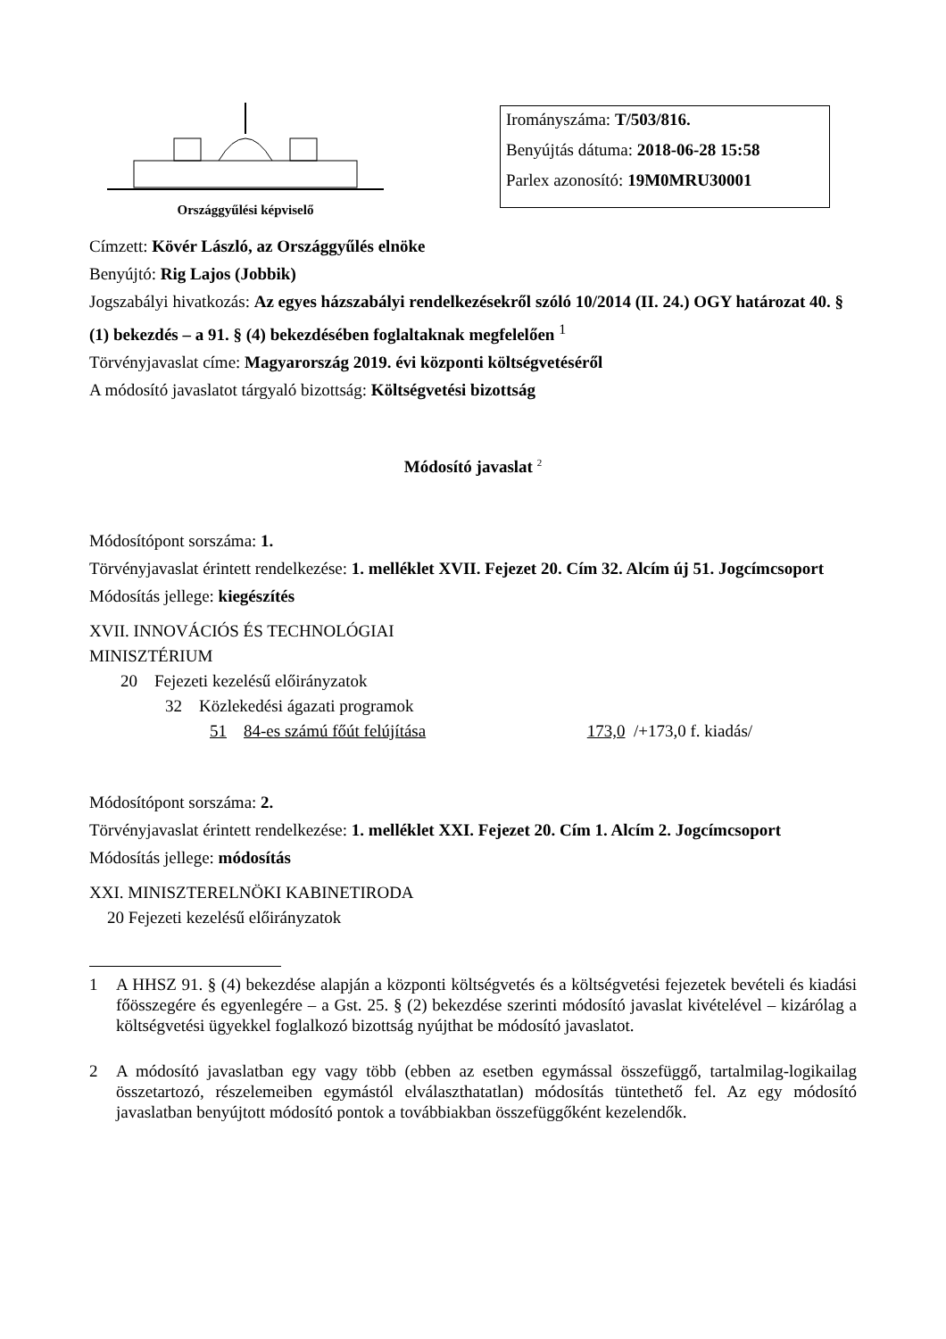Országgyűlési képviselő
Irományszáma: T/503/816.
Benyújtás dátuma: 2018-06-28 15:58
Parlex azonosító: 19M0MRU30001
Címzett: Kövér László, az Országgyűlés elnöke
Benyújtó: Rig Lajos (Jobbik)
Jogszabályi hivatkozás: Az egyes házszabályi rendelkezésekről szóló 10/2014 (II. 24.) OGY határozat 40. § (1) bekezdés – a 91. § (4) bekezdésében foglaltaknak megfelelően <sup>1</sup>
Törvényjavaslat címe: Magyarország 2019. évi központi költségvetéséről
A módosító javaslatot tárgyaló bizottság: Költségvetési bizottság
Módosító javaslat <sup>2</sup>
Módosítópont sorszáma: 1.
Törvényjavaslat érintett rendelkezése: 1. melléklet XVII. Fejezet 20. Cím 32. Alcím új 51. Jogcímcsoport
Módosítás jellege: kiegészítés
XVII. INNOVÁCIÓS ÉS TECHNOLÓGIAI
MINISZTÉRIUM
20 Fejezeti kezelésű előirányzatok
32 Közlekedési ágazati programok
51 84-es számú főút felújítása 173,0 /+173,0 f. kiadás/
Módosítópont sorszáma: 2.
Törvényjavaslat érintett rendelkezése: 1. melléklet XXI. Fejezet 20. Cím 1. Alcím 2. Jogcímcsoport
Módosítás jellege: módosítás
XXI. MINISZTERELNÖKI KABINETIRODA
20 Fejezeti kezelésű előirányzatok
1 A HHSZ 91. § (4) bekezdése alapján a központi költségvetés és a költségvetési fejezetek bevételi és kiadási főösszegére és egyenlegére – a Gst. 25. § (2) bekezdése szerinti módosító javaslat kivételével – kizárólag a költségvetési ügyekkel foglalkozó bizottság nyújthat be módosító javaslatot.
2 A módosító javaslatban egy vagy több (ebben az esetben egymással összefüggő, tartalmilag-logikailag összetartozó, részelemeiben egymástól elválaszthatatlan) módosítás tüntethető fel. Az egy módosító javaslatban benyújtott módosító pontok a továbbiakban összefüggőként kezelendők.